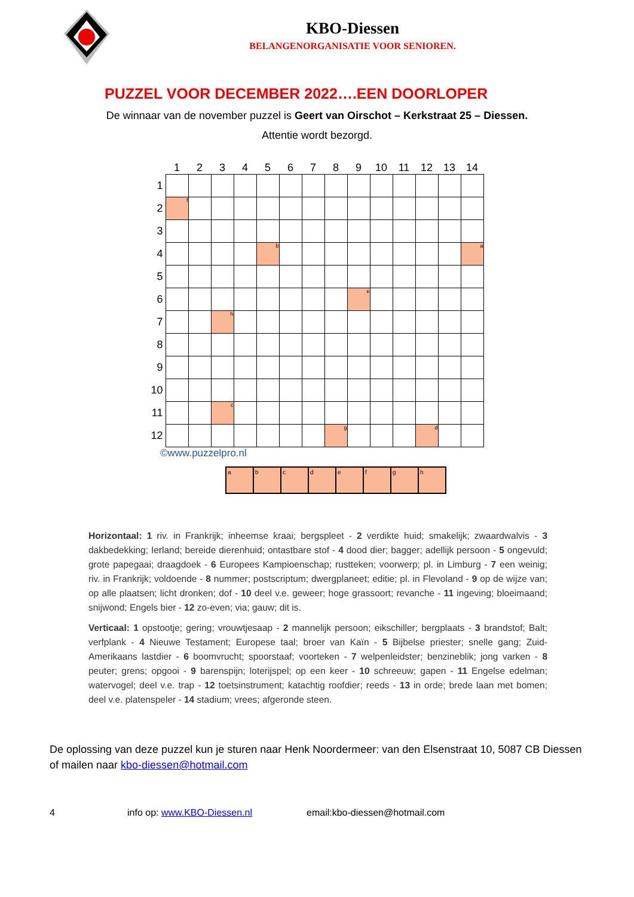KBO-Diessen
BELANGENORGANISATIE VOOR SENIOREN.
PUZZEL VOOR DECEMBER 2022….EEN DOORLOPER
De winnaar van de november puzzel is Geert van Oirschot – Kerkstraat 25 – Diessen.
Attentie wordt bezorgd.
| | 1 | 2 | 3 | 4 | 5 | 6 | 7 | 8 | 9 | 10 | 11 | 12 | 13 | 14 |
| --- | --- | --- | --- | --- | --- | --- | --- | --- | --- | --- | --- | --- | --- | --- |
| 1 | | | | | | | | | | | | | | |
| 2 | f | | | | | | | | | | | | | |
| 3 | | | | | | | | | | | | | | |
| 4 | | | | | b | | | | | | | | | a |
| 5 | | | | | | | | | | | | | | |
| 6 | | | | | | | | | e | | | | | |
| 7 | | | h | | | | | | | | | | | |
| 8 | | | | | | | | | | | | | | |
| 9 | | | | | | | | | | | | | | |
| 10 | | | | | | | | | | | | | | |
| 11 | | | c | | | | | | | | | | | |
| 12 | | | | | | | | g | | | | d | | |
©www.puzzelpro.nl
| a | b | c | d | e | f | g | h |
Horizontaal: 1 riv. in Frankrijk; inheemse kraai; bergspleet - 2 verdikte huid; smakelijk; zwaardwalvis - 3 dakbedekking; Ierland; bereide dierenhuid; ontastbare stof - 4 dood dier; bagger; adellijk persoon - 5 ongevuld; grote papegaai; draagdoek - 6 Europees Kampioenschap; rustteken; voorwerp; pl. in Limburg - 7 een weinig; riv. in Frankrijk; voldoende - 8 nummer; postscriptum; dwergplaneet; editie; pl. in Flevoland - 9 op de wijze van; op alle plaatsen; licht dronken; dof - 10 deel v.e. geweer; hoge grassoort; revanche - 11 ingeving; bloeimaand; snijwond; Engels bier - 12 zo-even; via; gauw; dit is.
Verticaal: 1 opstootje; gering; vrouwtjesaap - 2 mannelijk persoon; eikschiller; bergplaats - 3 brandstof; Balt; verfplank - 4 Nieuwe Testament; Europese taal; broer van Kaïn - 5 Bijbelse priester; snelle gang; Zuid-Amerikaans lastdier - 6 boomvrucht; spoorstaaf; voorteken - 7 welpenleidster; benzineblik; jong varken - 8 peuter; grens; opgooi - 9 barenspijn; loterijspel; op een keer - 10 schreeuw; gapen - 11 Engelse edelman; watervogel; deel v.e. trap - 12 toetsinstrument; katachtig roofdier; reeds - 13 in orde; brede laan met bomen; deel v.e. platenspeler - 14 stadium; vrees; afgeronde steen.
De oplossing van deze puzzel kun je sturen naar Henk Noordermeer: van den Elsenstraat 10, 5087 CB Diessen of mailen naar kbo-diessen@hotmail.com
4 info op: www.KBO-Diessen.nl email:kbo-diessen@hotmail.com